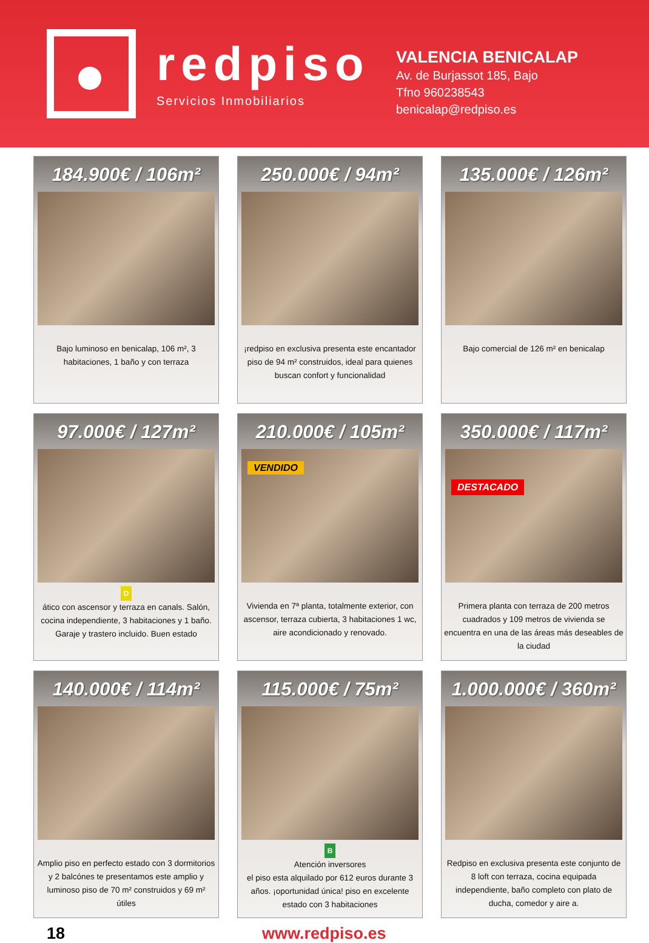redpiso
Servicios Inmobiliarios
VALENCIA BENICALAP
Av. de Burjassot 185, Bajo
Tfno 960238543
benicalap@redpiso.es
184.900€ / 106m²
Bajo luminoso en benicalap, 106 m², 3 habitaciones, 1 baño y con terraza
250.000€ / 94m²
¡redpiso en exclusiva presenta este encantador piso de 94 m² construidos, ideal para quienes buscan confort y funcionalidad
135.000€ / 126m²
Bajo comercial de 126 m² en benicalap
97.000€ / 127m²
D
ático con ascensor y terraza en canals. Salón, cocina independiente, 3 habitaciones y 1 baño. Garaje y trastero incluido. Buen estado
210.000€ / 105m²
VENDIDO
Vivienda en 7ª planta, totalmente exterior, con ascensor, terraza cubierta, 3 habitaciones 1 wc, aire acondicionado y renovado.
350.000€ / 117m²
DESTACADO
Primera planta con terraza de 200 metros cuadrados y 109 metros de vivienda se encuentra en una de las áreas más deseables de la ciudad
140.000€ / 114m²
Amplio piso en perfecto estado con 3 dormitorios y 2 balcónes te presentamos este amplio y luminoso piso de 70 m² construidos y 69 m² útiles
115.000€ / 75m²
B
Atención inversores
el piso esta alquilado por 612 euros durante 3 años. ¡oportunidad única! piso en excelente estado con 3 habitaciones
1.000.000€ / 360m²
Redpiso en exclusiva presenta este conjunto de 8 loft con terraza, cocina equipada independiente, baño completo con plato de ducha, comedor y aire a.
18 www.redpiso.es